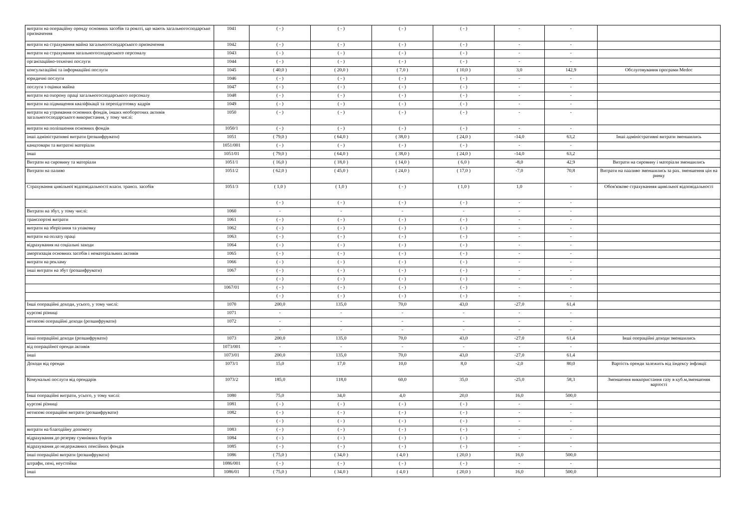| витрати на операційну оренду основних засобів та роялті, що мають загальногосподарське призначення | 1041 | ( - ) | ( - ) | ( - ) | ( - ) | - | - | |
| витрати на страхування майна загальногосподарського призначення | 1042 | ( - ) | ( - ) | ( - ) | ( - ) | - | - | |
| витрати на страхування загальногосподарського персоналу | 1043 | ( - ) | ( - ) | ( - ) | ( - ) | - | - | |
| організаційно-технічні послуги | 1044 | ( - ) | ( - ) | ( - ) | ( - ) | - | - | |
| консультаційні та інформаційні послуги | 1045 | ( 40,0 ) | ( 20,0 ) | ( 7,0 ) | ( 10,0 ) | 3,0 | 142,9 | Обслуговування програми Medoc |
| юридичні послуги | 1046 | ( - ) | ( - ) | ( - ) | ( - ) | - | - | |
| послуги з оцінки майна | 1047 | ( - ) | ( - ) | ( - ) | ( - ) | - | - | |
| витрати на охорону праці загальногосподарського персоналу | 1048 | ( - ) | ( - ) | ( - ) | ( - ) | - | - | |
| витрати на підвищення кваліфікації та перепідготовку кадрів | 1049 | ( - ) | ( - ) | ( - ) | ( - ) | - | - | |
| витрати на утримання основних фондів, інших необоротних активів загальногосподарського використання, у тому числі: | 1050 | ( - ) | ( - ) | ( - ) | ( - ) | - | - | |
| витрати на поліпшення основних фондів | 1050/1 | ( - ) | ( - ) | ( - ) | ( - ) | - | - | |
| інші адміністративні витрати (розшифрувати) | 1051 | ( 79,0 ) | ( 64,0 ) | ( 38,0 ) | ( 24,0 ) | -14,0 | 63,2 | Інші адміністративні витрати зменшились |
| канцтовари та витратні матеріали | 1051/001 | ( - ) | ( - ) | ( - ) | ( - ) | - | - | |
| інші | 1051/01 | ( 79,0 ) | ( 64,0 ) | ( 38,0 ) | ( 24,0 ) | -14,0 | 63,2 | |
| Витрати на сировину та матеріали | 1051/1 | ( 16,0 ) | ( 18,0 ) | ( 14,0 ) | ( 6,0 ) | -8,0 | 42,9 | Витрати на сировину і матеріали зменшились |
| Витрати на паливо | 1051/2 | ( 62,0 ) | ( 45,0 ) | ( 24,0 ) | ( 17,0 ) | -7,0 | 70,8 | Витрати на паaливо зменшились за рах. зменшення цін на ринку |
| Страхування цивільної відповідальності власн. трансп. засобів | 1051/3 | ( 1,0 ) | ( 1,0 ) | ( - ) | ( 1,0 ) | 1,0 | - | Обов'язкове страхуванняя щивільної відповідальності |
| | | ( - ) | ( - ) | ( - ) | ( - ) | - | - | |
| Витрати на збут, у тому числі: | 1060 | - | - | - | - | - | - | |
| транспортні витрати | 1061 | ( - ) | ( - ) | ( - ) | ( - ) | - | - | |
| витрати на зберігання та упаковку | 1062 | ( - ) | ( - ) | ( - ) | ( - ) | - | - | |
| витрати на оплату праці | 1063 | ( - ) | ( - ) | ( - ) | ( - ) | - | - | |
| відрахування на соціальні заходи | 1064 | ( - ) | ( - ) | ( - ) | ( - ) | - | - | |
| амортизація основних засобів і нематеріальних активів | 1065 | ( - ) | ( - ) | ( - ) | ( - ) | - | - | |
| витрати на рекламу | 1066 | ( - ) | ( - ) | ( - ) | ( - ) | - | - | |
| інші витрати на збут (розшифрувати) | 1067 | ( - ) | ( - ) | ( - ) | ( - ) | - | - | |
| | | ( - ) | ( - ) | ( - ) | ( - ) | - | - | |
| | 1067/01 | ( - ) | ( - ) | ( - ) | ( - ) | - | - | |
| | | ( - ) | ( - ) | ( - ) | ( - ) | - | - | |
| Інші операційні доходи, усього, у тому числі: | 1070 | 200,0 | 135,0 | 70,0 | 43,0 | -27,0 | 61,4 | |
| курсові різниці | 1071 | - | - | - | - | - | - | |
| нетипові операційні доходи (розшифрувати) | 1072 | - | - | - | - | - | - | |
| | | - | - | - | - | - | - | |
| інші операційні доходи (розшифрувати) | 1073 | 200,0 | 135,0 | 70,0 | 43,0 | -27,0 | 61,4 | Інші операційні доходи зменшились |
| від операційної оренди активів | 1073/001 | - | - | - | - | - | - | |
| інші | 1073/01 | 200,0 | 135,0 | 70,0 | 43,0 | -27,0 | 61,4 | |
| Доходи від оренди | 1073/1 | 15,0 | 17,0 | 10,0 | 8,0 | -2,0 | 80,0 | Вартість оренди залежить від іiндексу інфляції |
| Комунальні послуги від орендарів | 1073/2 | 185,0 | 118,0 | 60,0 | 35,0 | -25,0 | 58,3 | Зменшення виккористання газу в куб.м,зменшеняя вартості |
| Інші операційні витрати, усього, у тому числі: | 1080 | 75,0 | 34,0 | 4,0 | 20,0 | 16,0 | 500,0 | |
| курсові різниці | 1081 | ( - ) | ( - ) | ( - ) | ( - ) | - | - | |
| нетипові операційні витрати (розшифрувати) | 1082 | ( - ) | ( - ) | ( - ) | ( - ) | - | - | |
| | | ( - ) | ( - ) | ( - ) | ( - ) | - | - | |
| витрати на благодійну допомогу | 1083 | ( - ) | ( - ) | ( - ) | ( - ) | - | - | |
| відрахування до резерву сумнівних боргів | 1084 | ( - ) | ( - ) | ( - ) | ( - ) | - | - | |
| відрахування до недержавних пенсійних фондів | 1085 | ( - ) | ( - ) | ( - ) | ( - ) | - | - | |
| інші операційні витрати (розшифрувати) | 1086 | ( 75,0 ) | ( 34,0 ) | ( 4,0 ) | ( 20,0 ) | 16,0 | 500,0 | |
| штрафи, пені, неустойки | 1086/001 | ( - ) | ( - ) | ( - ) | ( - ) | - | - | |
| інші | 1086/01 | ( 75,0 ) | ( 34,0 ) | ( 4,0 ) | ( 20,0 ) | 16,0 | 500,0 | |